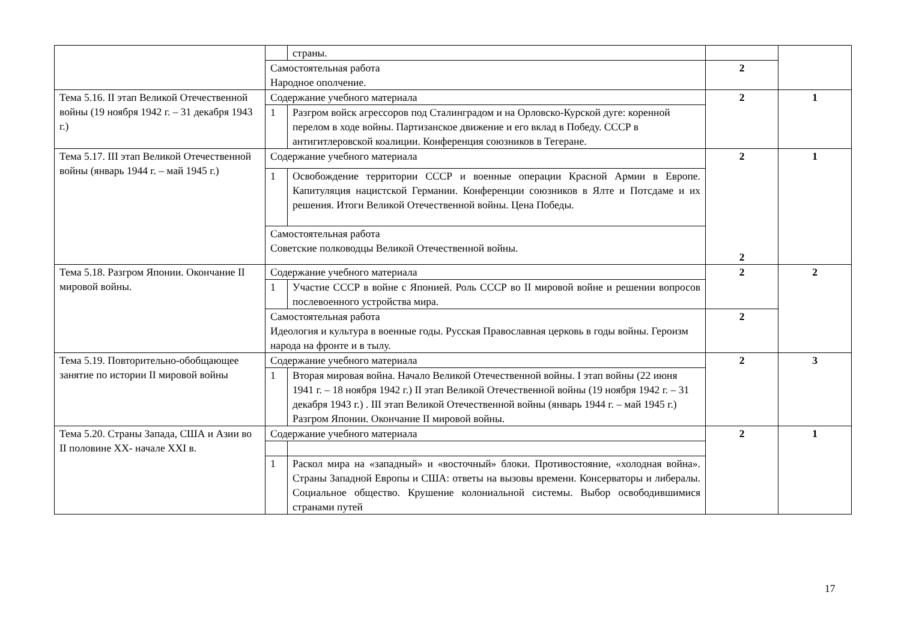| | | страны. | | |
| | Самостоятельная работа Народное ополчение. | | 2 | |
| Тема 5.16. II этап Великой Отечественной войны (19 ноября 1942 г. – 31 декабря 1943 г.) | Содержание учебного материала | | 2 | 1 |
| | 1 | Разгром войск агрессоров под Сталинградом и на Орловско-Курской дуге: коренной перелом в ходе войны. Партизанское движение и его вклад в Победу. СССР в антигитлеровской коалиции. Конференция союзников в Тегеране. | | |
| Тема 5.17. III этап Великой Отечественной войны (январь 1944 г. – май 1945 г.) | Содержание учебного материала | | 2 2 | 1 |
| | 1 | Освобождение территории СССР и военные операции Красной Армии в Европе. Капитуляция нацистской Германии. Конференции союзников в Ялте и Потсдаме и их решения. Итоги Великой Отечественной войны. Цена Победы. | | |
| | Самостоятельная работа Советские полководцы Великой Отечественной войны. | | | |
| Тема 5.18. Разгром Японии. Окончание II мировой войны. | Содержание учебного материала | | 2 | 2 |
| | 1 | Участие СССР в войне с Японией. Роль СССР во II мировой войне и решении вопросов послевоенного устройства мира. | | |
| | Самостоятельная работа Идеология и культура в военные годы. Русская Православная церковь в годы войны. Героизм народа на фронте и в тылу. | | 2 | |
| Тема 5.19. Повторительно-обобщающее занятие по истории II мировой войны | Содержание учебного материала | | 2 | 3 |
| | 1 | Вторая мировая война. Начало Великой Отечественной войны. I этап войны (22 июня 1941 г. – 18 ноября 1942 г.) II этап Великой Отечественной войны (19 ноября 1942 г. – 31 декабря 1943 г.) . III этап Великой Отечественной войны (январь 1944 г. – май 1945 г.) Разгром Японии. Окончание II мировой войны. | | |
| Тема 5.20. Страны Запада, США и Азии во II половине XX- начале XXI в. | Содержание учебного материала | | 2 | 1 |
| | 1 | Раскол мира на «западный» и «восточный» блоки. Противостояние, «холодная война». Страны Западной Европы и США: ответы на вызовы времени. Консерваторы и либералы. Социальное общество. Крушение колониальной системы. Выбор освободившимися странами путей | | |
17